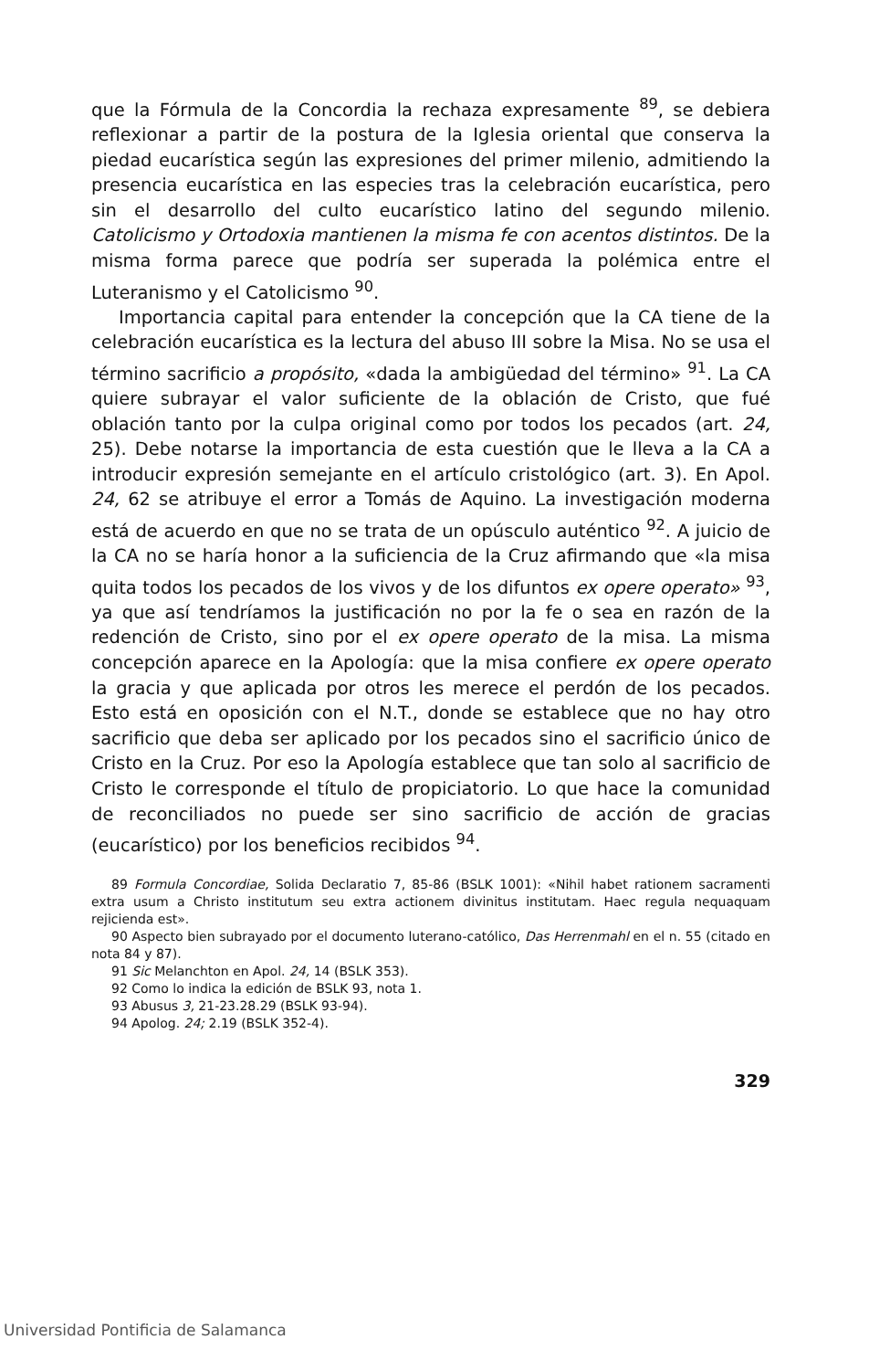que la Fórmula de la Concordia la rechaza expresamente <sup>89</sup>, se debiera reflexionar a partir de la postura de la Iglesia oriental que conserva la piedad eucarística según las expresiones del primer milenio, admitiendo la presencia eucarística en las especies tras la celebración eucarística, pero sin el desarrollo del culto eucarístico latino del segundo milenio. Catolicismo y Ortodoxia mantienen la misma fe con acentos distintos. De la misma forma parece que podría ser superada la polémica entre el Luteranismo y el Catolicismo <sup>90</sup>.
Importancia capital para entender la concepción que la CA tiene de la celebración eucarística es la lectura del abuso III sobre la Misa. No se usa el término sacrificio a propósito, «dada la ambigüedad del término» <sup>91</sup>. La CA quiere subrayar el valor suficiente de la oblación de Cristo, que fué oblación tanto por la culpa original como por todos los pecados (art. 24, 25). Debe notarse la importancia de esta cuestión que le lleva a la CA a introducir expresión semejante en el artículo cristológico (art. 3). En Apol. 24, 62 se atribuye el error a Tomás de Aquino. La investigación moderna está de acuerdo en que no se trata de un opúsculo auténtico <sup>92</sup>. A juicio de la CA no se haría honor a la suficiencia de la Cruz afirmando que «la misa quita todos los pecados de los vivos y de los difuntos ex opere operato» <sup>93</sup>, ya que así tendríamos la justificación no por la fe o sea en razón de la redención de Cristo, sino por el ex opere operato de la misa. La misma concepción aparece en la Apología: que la misa confiere ex opere operato la gracia y que aplicada por otros les merece el perdón de los pecados. Esto está en oposición con el N.T., donde se establece que no hay otro sacrificio que deba ser aplicado por los pecados sino el sacrificio único de Cristo en la Cruz. Por eso la Apología establece que tan solo al sacrificio de Cristo le corresponde el título de propiciatorio. Lo que hace la comunidad de reconciliados no puede ser sino sacrificio de acción de gracias (eucarístico) por los beneficios recibidos <sup>94</sup>.
89 Formula Concordiae, Solida Declaratio 7, 85-86 (BSLK 1001): «Nihil habet rationem sacramenti extra usum a Christo institutum seu extra actionem divinitus institutam. Haec regula nequaquam rejicienda est».
90 Aspecto bien subrayado por el documento luterano-católico, Das Herrenmahl en el n. 55 (citado en nota 84 y 87).
91 Sic Melanchton en Apol. 24, 14 (BSLK 353).
92 Como lo indica la edición de BSLK 93, nota 1.
93 Abusus 3, 21-23.28.29 (BSLK 93-94).
94 Apolog. 24; 2.19 (BSLK 352-4).
329
Universidad Pontificia de Salamanca